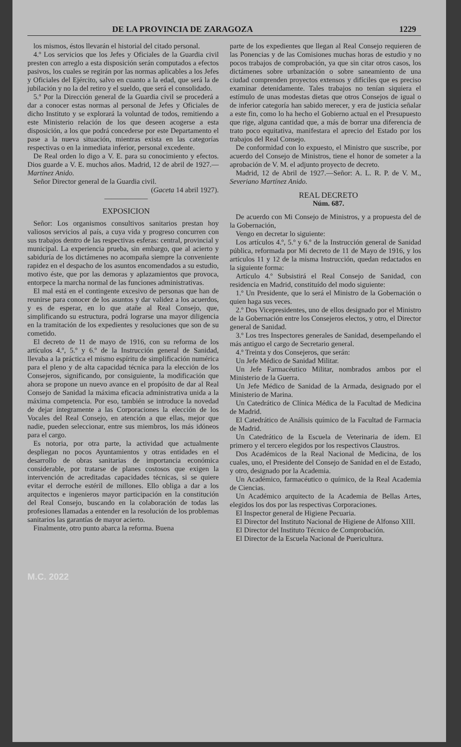DE LA PROVINCIA DE ZARAGOZA 1229
los mismos, éstos llevarán el historial del citado personal.
4.º Los servicios que los Jefes y Oficiales de la Guardia civil presten con arreglo a esta disposición serán computados a efectos pasivos, los cuales se regirán por las normas aplicables a los Jefes y Oficiales del Ejército, salvo en cuanto a la edad, que será la de jubilación y no la del retiro y el sueldo, que será el consolidado.
5.º Por la Dirección general de la Guardia civil se procederá a dar a conocer estas normas al personal de Jefes y Oficiales de dicho Instituto y se explorará la voluntad de todos, remitiendo a este Ministerio relación de los que deseen acogerse a esta disposición, a los que podrá concederse por este Departamento el pase a la nueva situación, mientras exista en las categorías respectivas o en la inmediata inferior, personal excedente.
De Real orden lo digo a V. E. para su conocimiento y efectos. Dios guarde a V. E. muchos años. Madrid, 12 de abril de 1927.—Martínez Anido.
Señor Director general de la Guardia civil.
(Gaceta 14 abril 1927).
——————
EXPOSICION
Señor: Los organismos consultivos sanitarios prestan hoy valiosos servicios al país, a cuya vida y progreso concurren con sus trabajos dentro de las respectivas esferas: central, provincial y municipal. La experiencia prueba, sin embargo, que al acierto y sabiduría de los dictámenes no acompaña siempre la conveniente rapidez en el despacho de los asuntos encomendados a su estudio, motivo éste, que por las demoras y aplazamientos que provoca, entorpece la marcha normal de las funciones administrativas.
El mal está en el contingente excesivo de personas que han de reunirse para conocer de los asuntos y dar validez a los acuerdos, y es de esperar, en lo que atañe al Real Consejo, que, simplificando su estructura, podrá lograrse una mayor diligencia en la tramitación de los expedientes y resoluciones que son de su cometido.
El decreto de 11 de mayo de 1916, con su reforma de los artículos 4.º, 5.º y 6.º de la Instrucción general de Sanidad, llevaba a la práctica el mismo espíritu de simplificación numérica para el pleno y de alta capacidad técnica para la elección de los Consejeros, significando, por consiguiente, la modificación que ahora se propone un nuevo avance en el propósito de dar al Real Consejo de Sanidad la máxima eficacia administrativa unida a la máxima competencia. Por eso, también se introduce la novedad de dejar íntegramente a las Corporaciones la elección de los Vocales del Real Consejo, en atención a que ellas, mejor que nadie, pueden seleccionar, entre sus miembros, los más idóneos para el cargo.
Es notoria, por otra parte, la actividad que actualmente despliegan no pocos Ayuntamientos y otras entidades en el desarrollo de obras sanitarias de importancia económica considerable, por tratarse de planes costosos que exigen la intervención de acreditadas capacidades técnicas, si se quiere evitar el derroche estéril de millones. Ello obliga a dar a los arquitectos e ingenieros mayor participación en la constitución del Real Consejo, buscando en la colaboración de todas las profesiones llamadas a entender en la resolución de los problemas sanitarios las garantías de mayor acierto.
Finalmente, otro punto abarca la reforma. Buena
parte de los expedientes que llegan al Real Consejo requieren de las Ponencias y de las Comisiones muchas horas de estudio y no pocos trabajos de comprobación, ya que sin citar otros casos, los dictámenes sobre urbanización o sobre saneamiento de una ciudad comprenden proyectos extensos y difíciles que es preciso examinar detenidamente. Tales trabajos no tenían siquiera el estímulo de unas modestas dietas que otros Consejos de igual o de inferior categoría han sabido merecer, y era de justicia señalar a este fin, como lo ha hecho el Gobierno actual en el Presupuesto que rige, alguna cantidad que, a más de borrar una diferencia de trato poco equitativa, manifestara el aprecio del Estado por los trabajos del Real Consejo.
De conformidad con lo expuesto, el Ministro que suscribe, por acuerdo del Consejo de Ministros, tiene el honor de someter a la aprobación de V. M. el adjunto proyecto de decreto.
Madrid, 12 de Abril de 1927.—Señor: A. L. R. P. de V. M., Severiano Martínez Anido.
REAL DECRETO
Núm. 687.
De acuerdo con Mi Consejo de Ministros, y a propuesta del de la Gobernación,
Vengo en decretar lo siguiente:
Los artículos 4.º, 5.º y 6.º de la Instrucción general de Sanidad pública, reformada por Mi decreto de 11 de Mayo de 1916, y los artículos 11 y 12 de la misma Instrucción, quedan redactados en la siguiente forma:
Artículo 4.º Subsistirá el Real Consejo de Sanidad, con residencia en Madrid, constituído del modo siguiente:
1.º Un Presidente, que lo será el Ministro de la Gobernación o quien haga sus veces.
2.º Dos Vicepresidentes, uno de ellos designado por el Ministro de la Gobernación entre los Consejeros electos, y otro, el Director general de Sanidad.
3.º Los tres Inspectores generales de Sanidad, desempeñando el más antiguo el cargo de Secretario general.
4.º Treinta y dos Consejeros, que serán:
Un Jefe Médico de Sanidad Militar.
Un Jefe Farmacéutico Militar, nombrados ambos por el Ministerio de la Guerra.
Un Jefe Médico de Sanidad de la Armada, designado por el Ministerio de Marina.
Un Catedrático de Clínica Médica de la Facultad de Medicina de Madrid.
El Catedrático de Análisis químico de la Facultad de Farmacia de Madrid.
Un Catedrático de la Escuela de Veterinaria de ídem. El primero y el tercero elegidos por los respectivos Claustros.
Dos Académicos de la Real Nacional de Medicina, de los cuales, uno, el Presidente del Consejo de Sanidad en el de Estado, y otro, designado por la Academia.
Un Académico, farmacéutico o químico, de la Real Academia de Ciencias.
Un Académico arquitecto de la Academia de Bellas Artes, elegidos los dos por las respectivas Corporaciones.
El Inspector general de Higiene Pecuaria.
El Director del Instituto Nacional de Higiene de Alfonso XIII.
El Director del Instituto Técnico de Comprobación.
El Director de la Escuela Nacional de Puericultura.
M.C. 2022